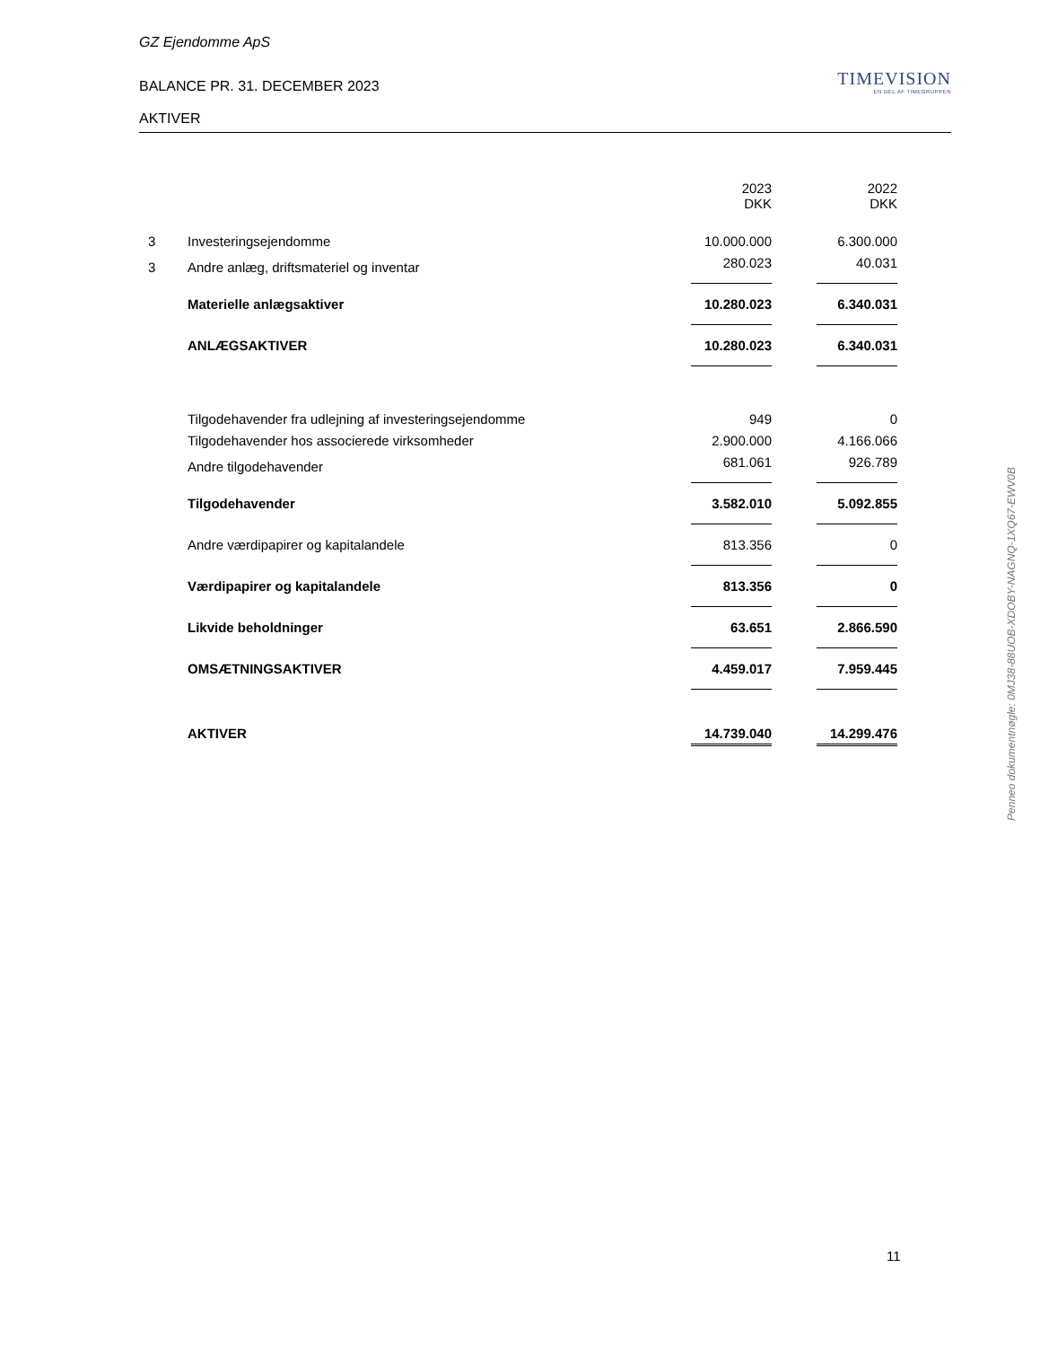GZ Ejendomme ApS
BALANCE PR. 31. DECEMBER 2023
TIMEVISION
EN DEL AF TIMEGRUPPEN
AKTIVER
| | | 2023 DKK | | 2022 DKK |
| 3 | Investeringsejendomme | 10.000.000 | | 6.300.000 |
| 3 | Andre anlæg, driftsmateriel og inventar | 280.023 | | 40.031 |
| | Materielle anlægsaktiver | 10.280.023 | | 6.340.031 |
| | ANLÆGSAKTIVER | 10.280.023 | | 6.340.031 |
| | Tilgodehavender fra udlejning af investeringsejendomme | 949 | | 0 |
| | Tilgodehavender hos associerede virksomheder | 2.900.000 | | 4.166.066 |
| | Andre tilgodehavender | 681.061 | | 926.789 |
| | Tilgodehavender | 3.582.010 | | 5.092.855 |
| | Andre værdipapirer og kapitalandele | 813.356 | | 0 |
| | Værdipapirer og kapitalandele | 813.356 | | 0 |
| | Likvide beholdninger | 63.651 | | 2.866.590 |
| | OMSÆTNINGSAKTIVER | 4.459.017 | | 7.959.445 |
| | AKTIVER | 14.739.040 | | 14.299.476 |
Penneo dokumentnøgle: 0MJ38-88UOB-XDOBY-NAGNQ-1XQ67-EWV0B
11